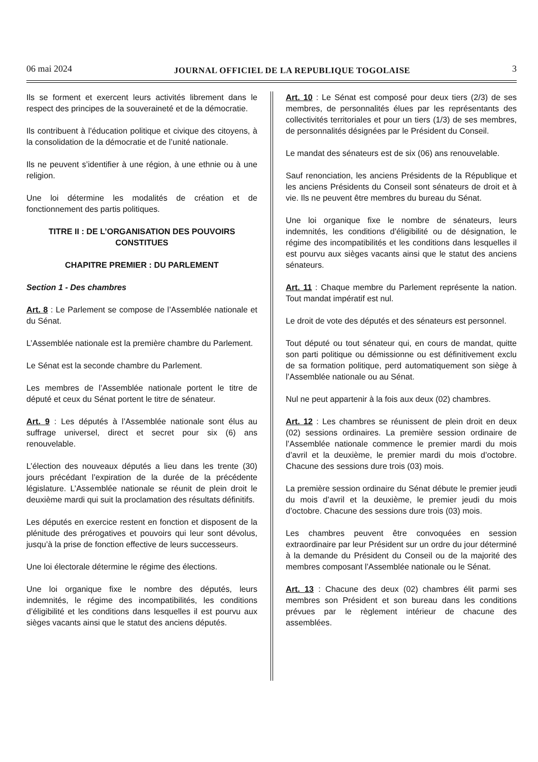06 mai 2024 JOURNAL OFFICIEL DE LA REPUBLIQUE TOGOLAISE 3
Ils se forment et exercent leurs activités librement dans le respect des principes de la souveraineté et de la démocratie.
Ils contribuent à l’éducation politique et civique des citoyens, à la consolidation de la démocratie et de l’unité nationale.
Ils ne peuvent s’identifier à une région, à une ethnie ou à une religion.
Une loi détermine les modalités de création et de fonctionnement des partis politiques.
TITRE II : DE L’ORGANISATION DES POUVOIRS CONSTITUES
CHAPITRE PREMIER : DU PARLEMENT
Section 1 - Des chambres
Art. 8 : Le Parlement se compose de l’Assemblée nationale et du Sénat.
L’Assemblée nationale est la première chambre du Parlement.
Le Sénat est la seconde chambre du Parlement.
Les membres de l’Assemblée nationale portent le titre de député et ceux du Sénat portent le titre de sénateur.
Art. 9 : Les députés à l’Assemblée nationale sont élus au suffrage universel, direct et secret pour six (6) ans renouvelable.
L’élection des nouveaux députés a lieu dans les trente (30) jours précédant l’expiration de la durée de la précédente législature. L’Assemblée nationale se réunit de plein droit le deuxième mardi qui suit la proclamation des résultats définitifs.
Les députés en exercice restent en fonction et disposent de la plénitude des prérogatives et pouvoirs qui leur sont dévolus, jusqu’à la prise de fonction effective de leurs successeurs.
Une loi électorale détermine le régime des élections.
Une loi organique fixe le nombre des députés, leurs indemnités, le régime des incompatibilités, les conditions d’éligibilité et les conditions dans lesquelles il est pourvu aux sièges vacants ainsi que le statut des anciens députés.
Art. 10 : Le Sénat est composé pour deux tiers (2/3) de ses membres, de personnalités élues par les représentants des collectivités territoriales et pour un tiers (1/3) de ses membres, de personnalités désignées par le Président du Conseil.
Le mandat des sénateurs est de six (06) ans renouvelable.
Sauf renonciation, les anciens Présidents de la République et les anciens Présidents du Conseil sont sénateurs de droit et à vie. Ils ne peuvent être membres du bureau du Sénat.
Une loi organique fixe le nombre de sénateurs, leurs indemnités, les conditions d’éligibilité ou de désignation, le régime des incompatibilités et les conditions dans lesquelles il est pourvu aux sièges vacants ainsi que le statut des anciens sénateurs.
Art. 11 : Chaque membre du Parlement représente la nation. Tout mandat impératif est nul.
Le droit de vote des députés et des sénateurs est personnel.
Tout député ou tout sénateur qui, en cours de mandat, quitte son parti politique ou démissionne ou est définitivement exclu de sa formation politique, perd automatiquement son siège à l’Assemblée nationale ou au Sénat.
Nul ne peut appartenir à la fois aux deux (02) chambres.
Art. 12 : Les chambres se réunissent de plein droit en deux (02) sessions ordinaires. La première session ordinaire de l’Assemblée nationale commence le premier mardi du mois d’avril et la deuxième, le premier mardi du mois d’octobre. Chacune des sessions dure trois (03) mois.
La première session ordinaire du Sénat débute le premier jeudi du mois d’avril et la deuxième, le premier jeudi du mois d’octobre. Chacune des sessions dure trois (03) mois.
Les chambres peuvent être convoquées en session extraordinaire par leur Président sur un ordre du jour déterminé à la demande du Président du Conseil ou de la majorité des membres composant l’Assemblée nationale ou le Sénat.
Art. 13 : Chacune des deux (02) chambres élit parmi ses membres son Président et son bureau dans les conditions prévues par le règlement intérieur de chacune des assemblées.